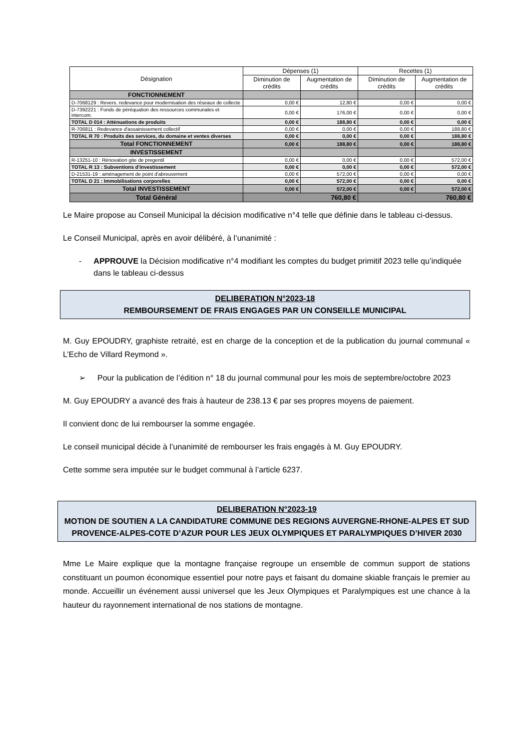| Désignation | Dépenses (1) | | Recettes (1) | |
| --- | --- | --- | --- | --- |
| | Diminution de crédits | Augmentation de crédits | Diminution de crédits | Augmentation de crédits |
| FONCTIONNEMENT | | | | |
| D-7068129 : Revers. redevance pour modernisation des réseaux de collecte | 0,00 € | 12,80 € | 0,00 € | 0,00 € |
| D-7392221 : Fonds de péréquation des ressources communales et intercom. | 0,00 € | 176,00 € | 0,00 € | 0,00 € |
| TOTAL D 014 : Atténuations de produits | 0,00 € | 188,80 € | 0,00 € | 0,00 € |
| R-706811 : Redevance d'assainissement collectif | 0,00 € | 0,00 € | 0,00 € | 188,80 € |
| TOTAL R 70 : Produits des services, du domaine et ventes diverses | 0,00 € | 0,00 € | 0,00 € | 188,80 € |
| Total FONCTIONNEMENT | 0,00 € | 188,80 € | 0,00 € | 188,80 € |
| INVESTISSEMENT | | | | |
| R-13251-10 : Rénovation gite de pregentil | 0,00 € | 0,00 € | 0,00 € | 572,00 € |
| TOTAL R 13 : Subventions d'investissement | 0,00 € | 0,00 € | 0,00 € | 572,00 € |
| D-21531-19 : aménagement de point d'abreuvement | 0,00 € | 572,00 € | 0,00 € | 0,00 € |
| TOTAL D 21 : Immobilisations corporelles | 0,00 € | 572,00 € | 0,00 € | 0,00 € |
| Total INVESTISSEMENT | 0,00 € | 572,00 € | 0,00 € | 572,00 € |
| Total Général | 760,80 € | | 760,80 € | |
Le Maire propose au Conseil Municipal la décision modificative n°4 telle que définie dans le tableau ci-dessus.
Le Conseil Municipal, après en avoir délibéré, à l’unanimité :
- APPROUVE la Décision modificative n°4 modifiant les comptes du budget primitif 2023 telle qu’indiquée dans le tableau ci-dessus
DELIBERATION N°2023-18
REMBOURSEMENT DE FRAIS ENGAGES PAR UN CONSEILLE MUNICIPAL
M. Guy EPOUDRY, graphiste retraité, est en charge de la conception et de la publication du journal communal « L’Echo de Villard Reymond ».
➢ Pour la publication de l’édition n° 18 du journal communal pour les mois de septembre/octobre 2023
M. Guy EPOUDRY a avancé des frais à hauteur de 238.13 € par ses propres moyens de paiement.
Il convient donc de lui rembourser la somme engagée.
Le conseil municipal décide à l’unanimité de rembourser les frais engagés à M. Guy EPOUDRY.
Cette somme sera imputée sur le budget communal à l’article 6237.
DELIBERATION N°2023-19
MOTION DE SOUTIEN A LA CANDIDATURE COMMUNE DES REGIONS AUVERGNE-RHONE-ALPES ET SUD PROVENCE-ALPES-COTE D’AZUR POUR LES JEUX OLYMPIQUES ET PARALYMPIQUES D’HIVER 2030
Mme Le Maire explique que la montagne française regroupe un ensemble de commun support de stations constituant un poumon économique essentiel pour notre pays et faisant du domaine skiable français le premier au monde. Accueillir un événement aussi universel que les Jeux Olympiques et Paralympiques est une chance à la hauteur du rayonnement international de nos stations de montagne.